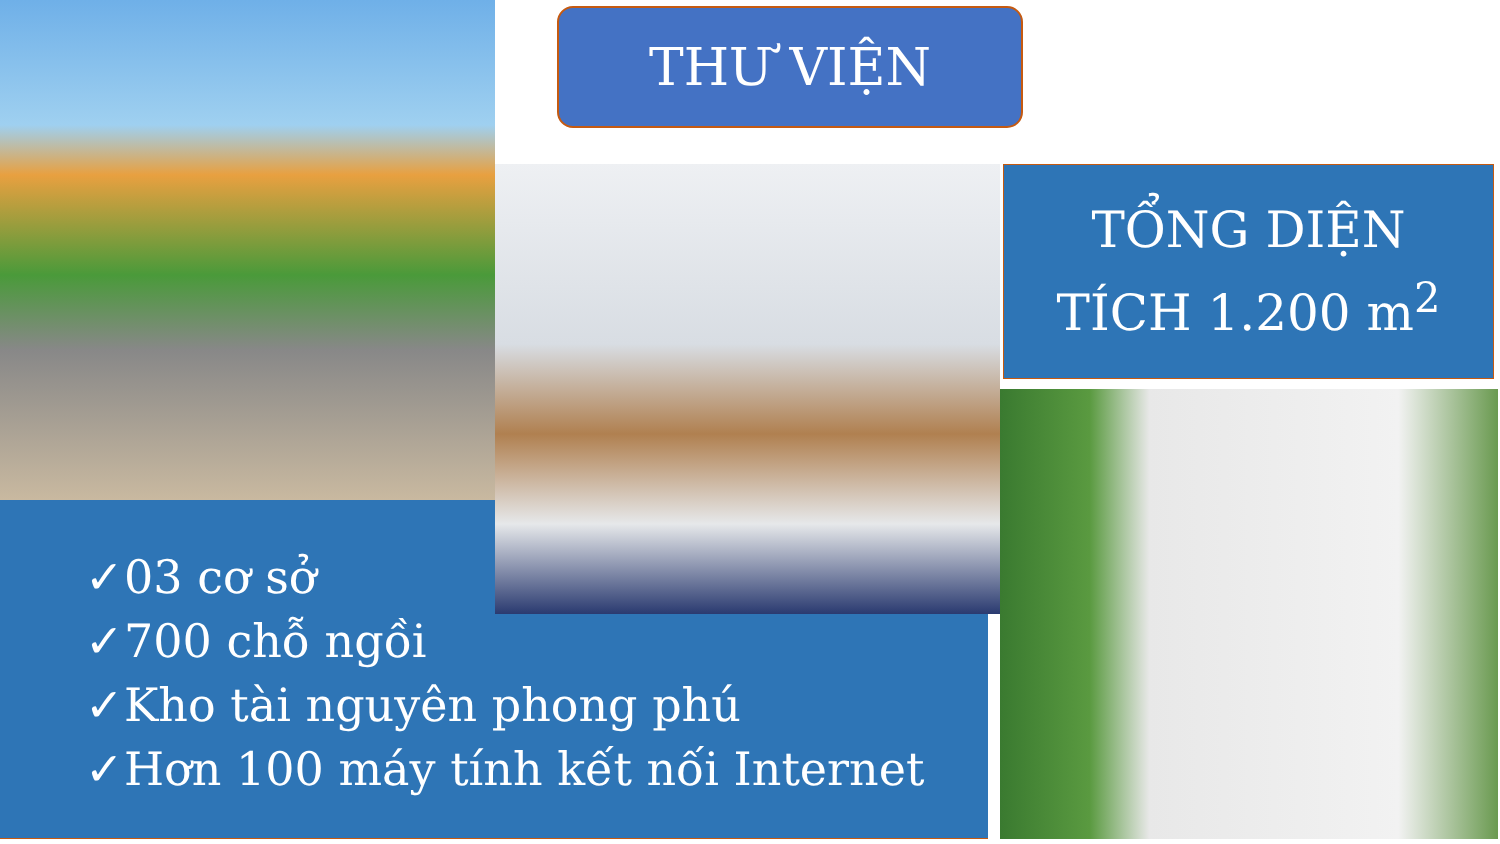THƯ VIỆN
TỔNG DIỆN
TÍCH 1.200 m<sup>2</sup>
✓03 cơ sở
✓700 chỗ ngồi
✓Kho tài nguyên phong phú
✓Hơn 100 máy tính kết nối Internet